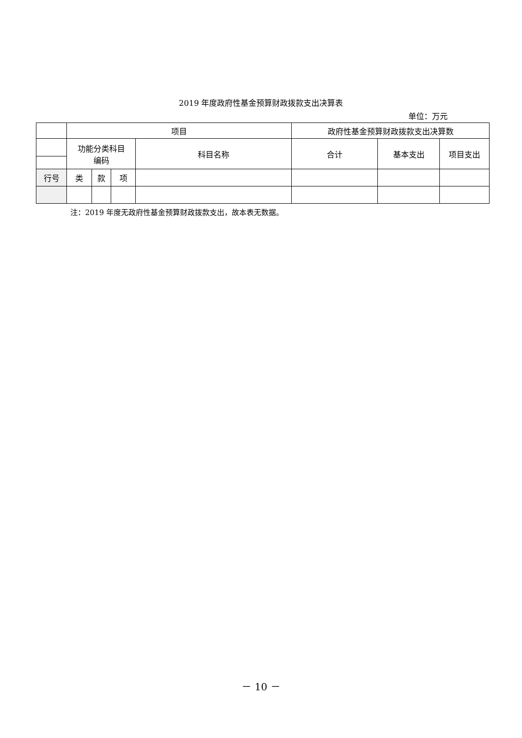2019 年度政府性基金预算财政拨款支出决算表
单位：万元
| | 项目 | | | | 政府性基金预算财政拨款支出决算数 | | |
| --- | --- | --- | --- | --- | --- | --- | --- |
| | 功能分类科目 编码 | | | 科目名称 | 合计 | 基本支出 | 项目支出 |
| 行号 | 类 | 款 | 项 | | | | |
注：2019 年度无政府性基金预算财政拨款支出，故本表无数据。
－ 10 －